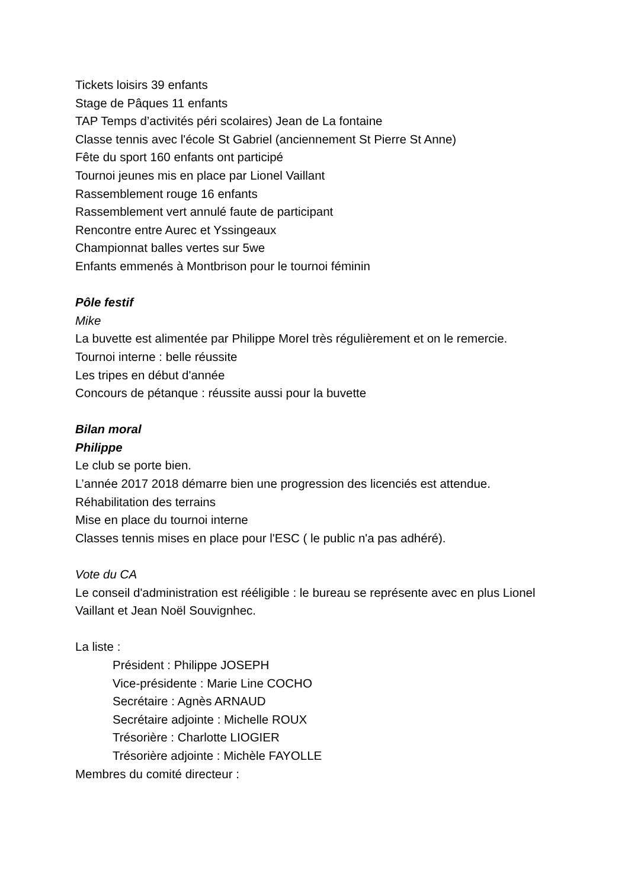Tickets loisirs 39 enfants
Stage de Pâques 11 enfants
TAP Temps d’activités péri scolaires) Jean de La fontaine
Classe tennis avec l'école St Gabriel (anciennement St Pierre St Anne)
Fête du sport 160 enfants ont participé
Tournoi jeunes mis en place par Lionel Vaillant
Rassemblement rouge 16 enfants
Rassemblement vert annulé faute de participant
Rencontre entre Aurec et Yssingeaux
Championnat balles vertes sur 5we
Enfants emmenés à Montbrison pour le tournoi féminin
Pôle festif
Mike
La buvette est alimentée par Philippe Morel très régulièrement et on le remercie.
Tournoi interne : belle réussite
Les tripes en début d'année
Concours de pétanque : réussite aussi pour la buvette
Bilan moral
Philippe
Le club se porte bien.
L’année 2017 2018 démarre bien une progression des licenciés est attendue.
Réhabilitation des terrains
Mise en place du tournoi interne
Classes tennis mises en place pour l'ESC ( le public n'a pas adhéré).
Vote du CA
Le conseil d'administration est rééligible : le bureau se représente avec en plus Lionel Vaillant et Jean Noël Souvignhec.
La liste :
Président : Philippe JOSEPH
Vice-présidente : Marie Line COCHO
Secrétaire : Agnès ARNAUD
Secrétaire adjointe : Michelle ROUX
Trésorière : Charlotte LIOGIER
Trésorière adjointe : Michèle FAYOLLE
Membres du comité directeur :